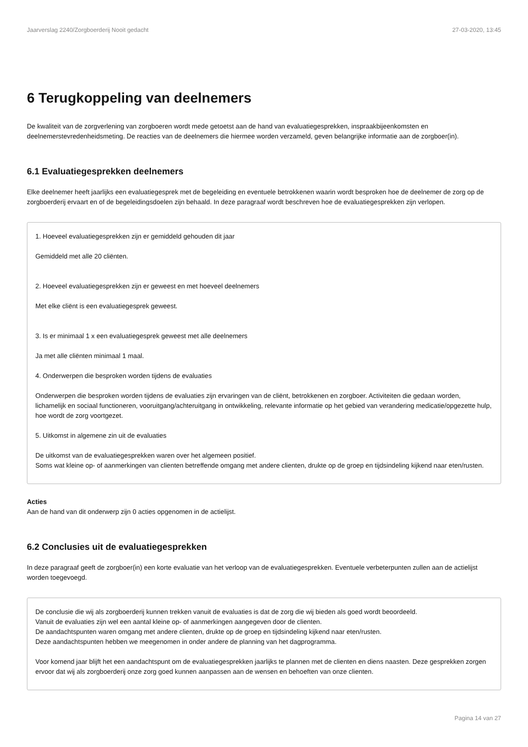Jaarverslag 2240/Zorgboerderij Nooit gedacht 27-03-2020, 13:45
6 Terugkoppeling van deelnemers
De kwaliteit van de zorgverlening van zorgboeren wordt mede getoetst aan de hand van evaluatiegesprekken, inspraakbijeenkomsten en deelnemerstevredenheidsmeting. De reacties van de deelnemers die hiermee worden verzameld, geven belangrijke informatie aan de zorgboer(in).
6.1 Evaluatiegesprekken deelnemers
Elke deelnemer heeft jaarlijks een evaluatiegesprek met de begeleiding en eventuele betrokkenen waarin wordt besproken hoe de deelnemer de zorg op de zorgboerderij ervaart en of de begeleidingsdoelen zijn behaald. In deze paragraaf wordt beschreven hoe de evaluatiegesprekken zijn verlopen.
1. Hoeveel evaluatiegesprekken zijn er gemiddeld gehouden dit jaar
Gemiddeld met alle 20 cliënten.
2. Hoeveel evaluatiegesprekken zijn er geweest en met hoeveel deelnemers
Met elke cliënt is een evaluatiegesprek geweest.
3. Is er minimaal 1 x een evaluatiegesprek geweest met alle deelnemers
Ja met alle cliënten minimaal 1 maal.
4. Onderwerpen die besproken worden tijdens de evaluaties
Onderwerpen die besproken worden tijdens de evaluaties zijn ervaringen van de cliënt, betrokkenen en zorgboer. Activiteiten die gedaan worden, lichamelijk en sociaal functioneren, vooruitgang/achteruitgang in ontwikkeling, relevante informatie op het gebied van verandering medicatie/opgezette hulp, hoe wordt de zorg voortgezet.
5. Uitkomst in algemene zin uit de evaluaties
De uitkomst van de evaluatiegesprekken waren over het algemeen positief.
Soms wat kleine op- of aanmerkingen van clienten betreffende omgang met andere clienten, drukte op de groep en tijdsindeling kijkend naar eten/rusten.
Acties
Aan de hand van dit onderwerp zijn 0 acties opgenomen in de actielijst.
6.2 Conclusies uit de evaluatiegesprekken
In deze paragraaf geeft de zorgboer(in) een korte evaluatie van het verloop van de evaluatiegesprekken. Eventuele verbeterpunten zullen aan de actielijst worden toegevoegd.
De conclusie die wij als zorgboerderij kunnen trekken vanuit de evaluaties is dat de zorg die wij bieden als goed wordt beoordeeld.
Vanuit de evaluaties zijn wel een aantal kleine op- of aanmerkingen aangegeven door de clienten.
De aandachtspunten waren omgang met andere clienten, drukte op de groep en tijdsindeling kijkend naar eten/rusten.
Deze aandachtspunten hebben we meegenomen in onder andere de planning van het dagprogramma.
Voor komend jaar blijft het een aandachtspunt om de evaluatiegesprekken jaarlijks te plannen met de clienten en diens naasten. Deze gesprekken zorgen ervoor dat wij als zorgboerderij onze zorg goed kunnen aanpassen aan de wensen en behoeften van onze clienten.
Pagina 14 van 27